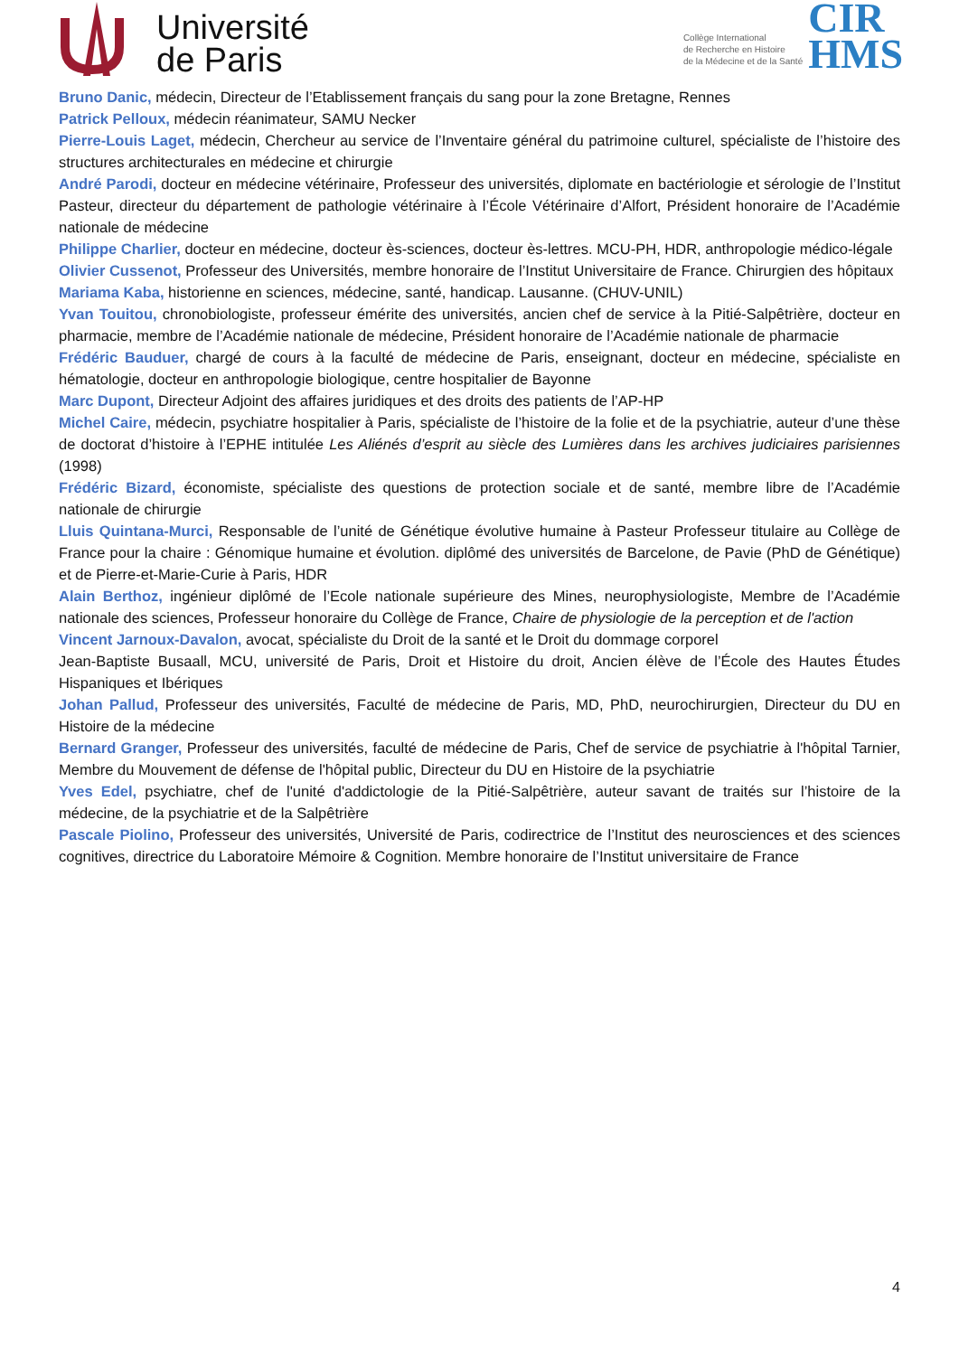Université
de Paris
Collège International
de Recherche en Histoire
de la Médecine et de la Santé
CIR
HMS
Bruno Danic, médecin, Directeur de l’Etablissement français du sang pour la zone Bretagne, Rennes
Patrick Pelloux, médecin réanimateur, SAMU Necker
Pierre-Louis Laget, médecin, Chercheur au service de l’Inventaire général du patrimoine culturel, spécialiste de l’histoire des structures architecturales en médecine et chirurgie
André Parodi, docteur en médecine vétérinaire, Professeur des universités, diplomate en bactériologie et sérologie de l’Institut Pasteur, directeur du département de pathologie vétérinaire à l’École Vétérinaire d’Alfort, Président honoraire de l’Académie nationale de médecine
Philippe Charlier, docteur en médecine, docteur ès-sciences, docteur ès-lettres. MCU-PH, HDR, anthropologie médico-légale
Olivier Cussenot, Professeur des Universités, membre honoraire de l’Institut Universitaire de France. Chirurgien des hôpitaux
Mariama Kaba, historienne en sciences, médecine, santé, handicap. Lausanne. (CHUV-UNIL)
Yvan Touitou, chronobiologiste, professeur émérite des universités, ancien chef de service à la Pitié-Salpêtrière, docteur en pharmacie, membre de l’Académie nationale de médecine, Président honoraire de l’Académie nationale de pharmacie
Frédéric Bauduer, chargé de cours à la faculté de médecine de Paris, enseignant, docteur en médecine, spécialiste en hématologie, docteur en anthropologie biologique, centre hospitalier de Bayonne
Marc Dupont, Directeur Adjoint des affaires juridiques et des droits des patients de l’AP-HP
Michel Caire, médecin, psychiatre hospitalier à Paris, spécialiste de l’histoire de la folie et de la psychiatrie, auteur d’une thèse de doctorat d’histoire à l’EPHE intitulée Les Aliénés d’esprit au siècle des Lumières dans les archives judiciaires parisiennes (1998)
Frédéric Bizard, économiste, spécialiste des questions de protection sociale et de santé, membre libre de l’Académie nationale de chirurgie
Lluis Quintana-Murci, Responsable de l’unité de Génétique évolutive humaine à Pasteur Professeur titulaire au Collège de France pour la chaire : Génomique humaine et évolution. diplômé des universités de Barcelone, de Pavie (PhD de Génétique) et de Pierre-et-Marie-Curie à Paris, HDR
Alain Berthoz, ingénieur diplômé de l’Ecole nationale supérieure des Mines, neurophysiologiste, Membre de l’Académie nationale des sciences, Professeur honoraire du Collège de France, Chaire de physiologie de la perception et de l'action
Vincent Jarnoux-Davalon, avocat, spécialiste du Droit de la santé et le Droit du dommage corporel
Jean-Baptiste Busaall, MCU, université de Paris, Droit et Histoire du droit, Ancien élève de l’École des Hautes Études Hispaniques et Ibériques
Johan Pallud, Professeur des universités, Faculté de médecine de Paris, MD, PhD, neurochirurgien, Directeur du DU en Histoire de la médecine
Bernard Granger, Professeur des universités, faculté de médecine de Paris, Chef de service de psychiatrie à l'hôpital Tarnier, Membre du Mouvement de défense de l'hôpital public, Directeur du DU en Histoire de la psychiatrie
Yves Edel, psychiatre, chef de l'unité d'addictologie de la Pitié-Salpêtrière, auteur savant de traités sur l’histoire de la médecine, de la psychiatrie et de la Salpêtrière
Pascale Piolino, Professeur des universités, Université de Paris, codirectrice de l’Institut des neurosciences et des sciences cognitives, directrice du Laboratoire Mémoire & Cognition. Membre honoraire de l’Institut universitaire de France
4